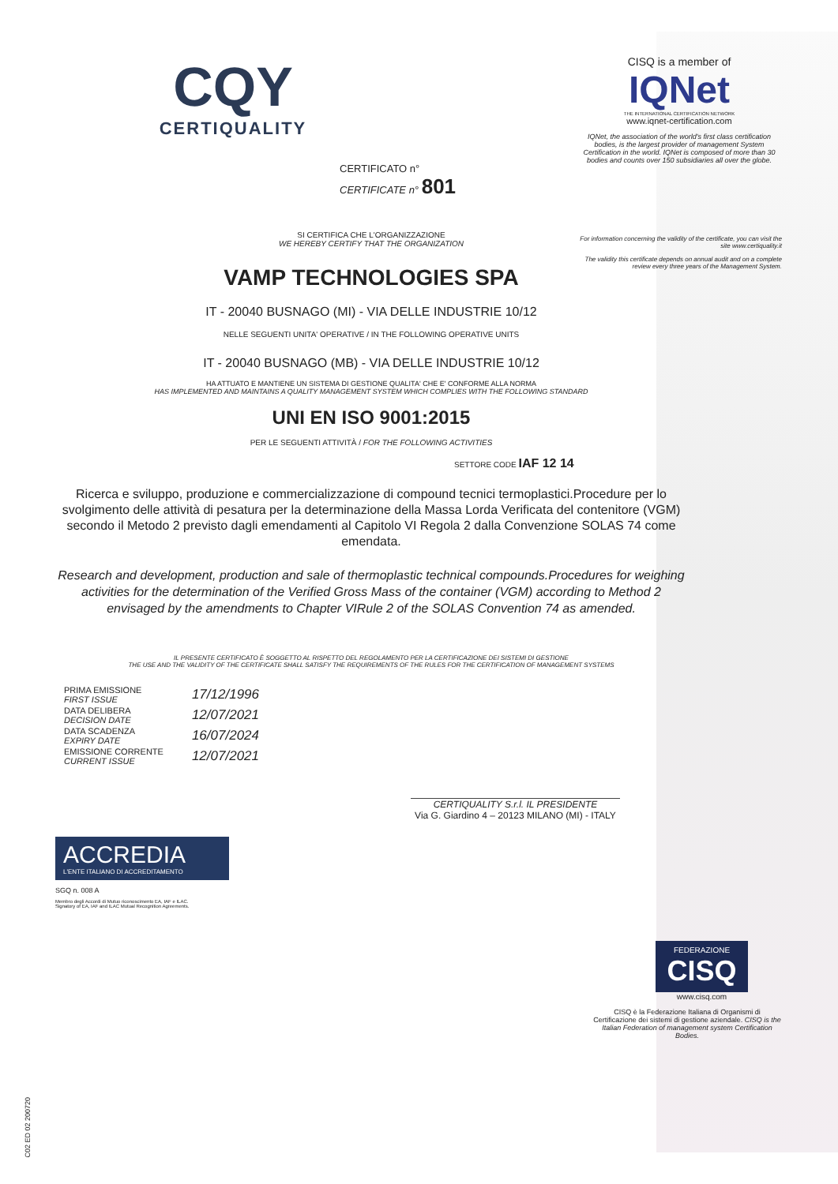CQY
CERTIQUALITY
CERTIFICATO n°
CERTIFICATE n° 801
SI CERTIFICA CHE L'ORGANIZZAZIONE
WE HEREBY CERTIFY THAT THE ORGANIZATION
VAMP TECHNOLOGIES SPA
IT - 20040 BUSNAGO (MI) - VIA DELLE INDUSTRIE 10/12
NELLE SEGUENTI UNITA' OPERATIVE / IN THE FOLLOWING OPERATIVE UNITS
IT - 20040 BUSNAGO (MB) - VIA DELLE INDUSTRIE 10/12
HA ATTUATO E MANTIENE UN SISTEMA DI GESTIONE QUALITA' CHE E' CONFORME ALLA NORMA
HAS IMPLEMENTED AND MAINTAINS A QUALITY MANAGEMENT SYSTEM WHICH COMPLIES WITH THE FOLLOWING STANDARD
UNI EN ISO 9001:2015
PER LE SEGUENTI ATTIVITÀ / FOR THE FOLLOWING ACTIVITIES
SETTORE CODE IAF 12 14
Ricerca e sviluppo, produzione e commercializzazione di compound tecnici termoplastici.Procedure per lo svolgimento delle attività di pesatura per la determinazione della Massa Lorda Verificata del contenitore (VGM) secondo il Metodo 2 previsto dagli emendamenti al Capitolo VI Regola 2 dalla Convenzione SOLAS 74 come emendata.
Research and development, production and sale of thermoplastic technical compounds.Procedures for weighing activities for the determination of the Verified Gross Mass of the container (VGM) according to Method 2 envisaged by the amendments to Chapter VIRule 2 of the SOLAS Convention 74 as amended.
IL PRESENTE CERTIFICATO È SOGGETTO AL RISPETTO DEL REGOLAMENTO PER LA CERTIFICAZIONE DEI SISTEMI DI GESTIONE
THE USE AND THE VALIDITY OF THE CERTIFICATE SHALL SATISFY THE REQUIREMENTS OF THE RULES FOR THE CERTIFICATION OF MANAGEMENT SYSTEMS
| PRIMA EMISSIONE FIRST ISSUE | 17/12/1996 |
| DATA DELIBERA DECISION DATE | 12/07/2021 |
| DATA SCADENZA EXPIRY DATE | 16/07/2024 |
| EMISSIONE CORRENTE CURRENT ISSUE | 12/07/2021 |
CERTIQUALITY S.r.l. IL PRESIDENTE
Via G. Giardino 4 – 20123 MILANO (MI) - ITALY
ACCREDIA
L'ENTE ITALIANO DI ACCREDITAMENTO
SGQ n. 008 A
Membro degli Accordi di Mutuo riconoscimento EA, IAF e ILAC.
Signatory of EA, IAF and ILAC Mutual Recognition Agreements.
CISQ is a member of
IQNet
THE INTERNATIONAL CERTIFICATION NETWORK
www.iqnet-certification.com
IQNet, the association of the world's first class certification bodies, is the largest provider of management System Certification in the world. IQNet is composed of more than 30 bodies and counts over 150 subsidiaries all over the globe.
For information concerning the validity of the certificate, you can visit the site www.certiquality.it
The validity this certificate depends on annual audit and on a complete review every three years of the Management System.
FEDERAZIONE
CISQ
www.cisq.com
CISQ è la Federazione Italiana di Organismi di Certificazione dei sistemi di gestione aziendale. CISQ is the Italian Federation of management system Certification Bodies.
C02 ED 02 200720